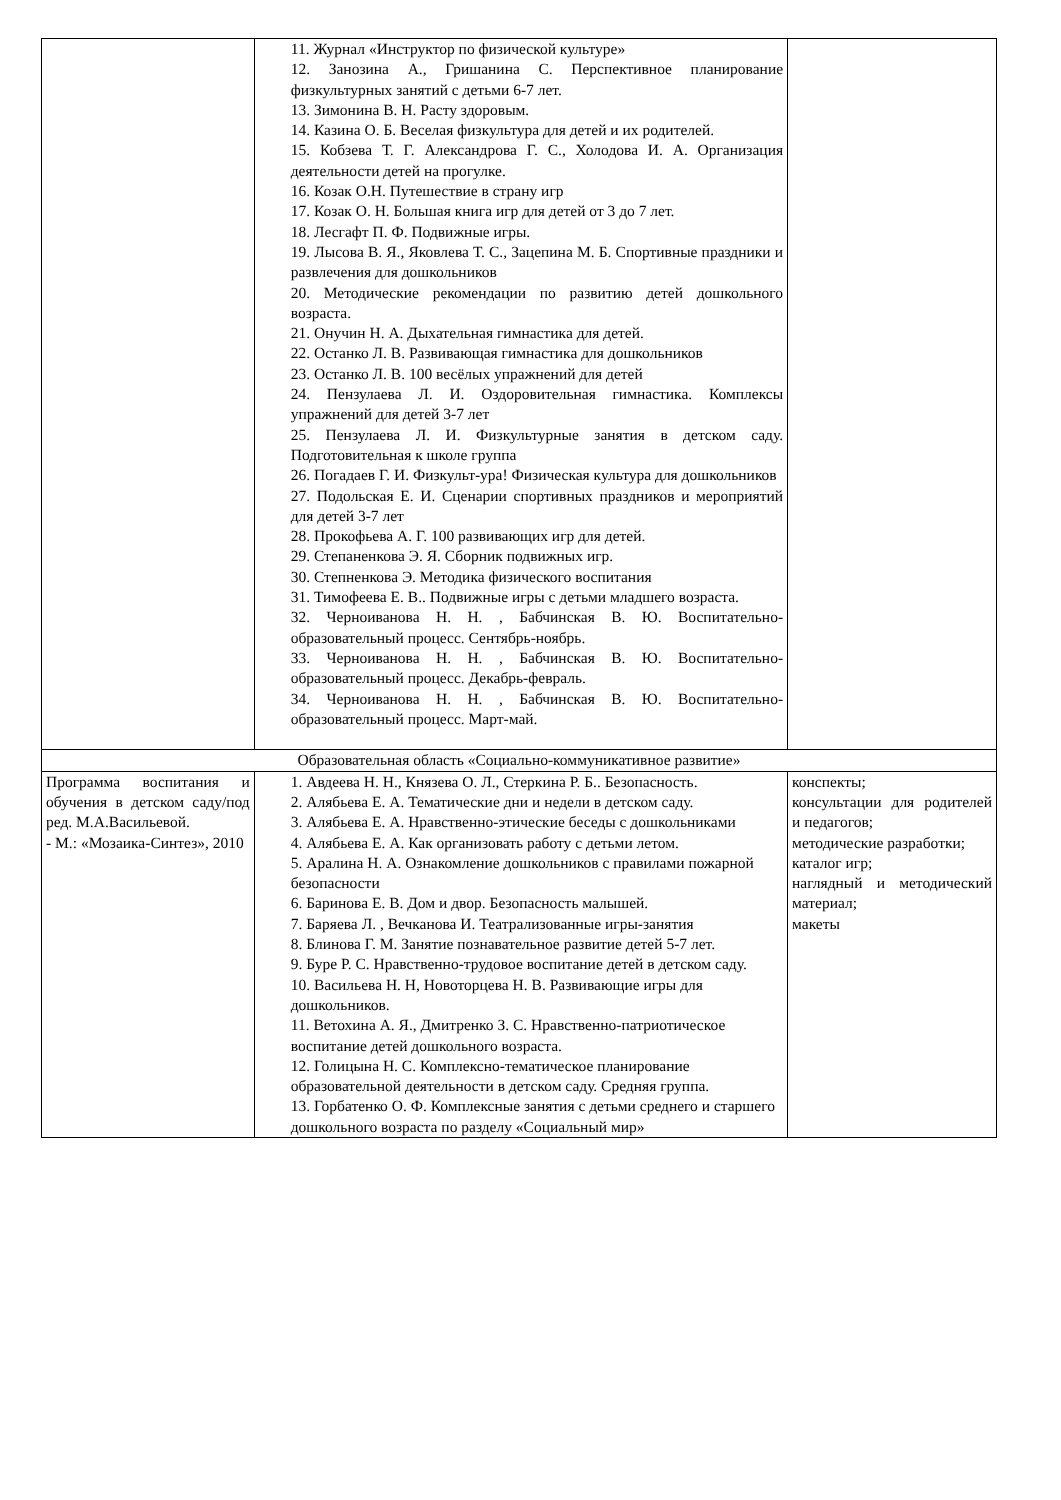| | 11. Журнал «Инструктор по физической культуре» 12. Занозина А., Гришанина С. Перспективное планирование физкультурных занятий с детьми 6-7 лет. 13. Зимонина В. Н. Расту здоровым. 14. Казина О. Б. Веселая физкультура для детей и их родителей. 15. Кобзева Т. Г. Александрова Г. С., Холодова И. А. Организация деятельности детей на прогулке. 16. Козак О.Н. Путешествие в страну игр 17. Козак О. Н. Большая книга игр для детей от 3 до 7 лет. 18. Лесгафт П. Ф. Подвижные игры. 19. Лысова В. Я., Яковлева Т. С., Зацепина М. Б. Спортивные праздники и развлечения для дошкольников 20. Методические рекомендации по развитию детей дошкольного возраста. 21. Онучин Н. А. Дыхательная гимнастика для детей. 22. Останко Л. В. Развивающая гимнастика для дошкольников 23. Останко Л. В. 100 весёлых упражнений для детей 24. Пензулаева Л. И. Оздоровительная гимнастика. Комплексы упражнений для детей 3-7 лет 25. Пензулаева Л. И. Физкультурные занятия в детском саду. Подготовительная к школе группа 26. Погадаев Г. И. Физкульт-ура! Физическая культура для дошкольников 27. Подольская Е. И. Сценарии спортивных праздников и мероприятий для детей 3-7 лет 28. Прокофьева А. Г. 100 развивающих игр для детей. 29. Степаненкова Э. Я. Сборник подвижных игр. 30. Степненкова Э. Методика физического воспитания 31. Тимофеева Е. В.. Подвижные игры с детьми младшего возраста. 32. Черноиванова Н. Н. , Бабчинская В. Ю. Воспитательно-образовательный процесс. Сентябрь-ноябрь. 33. Черноиванова Н. Н. , Бабчинская В. Ю. Воспитательно-образовательный процесс. Декабрь-февраль. 34. Черноиванова Н. Н. , Бабчинская В. Ю. Воспитательно-образовательный процесс. Март-май. | |
| Образовательная область «Социально-коммуникативное развитие» | | |
| Программа воспитания и обучения в детском саду/под ред. М.А.Васильевой. - М.: «Мозаика-Синтез», 2010 | 1. Авдеева Н. Н., Князева О. Л., Стеркина Р. Б.. Безопасность. 2. Алябьева Е. А. Тематические дни и недели в детском саду. 3. Алябьева Е. А. Нравственно-этические беседы с дошкольниками 4. Алябьева Е. А. Как организовать работу с детьми летом. 5. Аралина Н. А. Ознакомление дошкольников с правилами пожарной безопасности 6. Баринова Е. В. Дом и двор. Безопасность малышей. 7. Баряева Л. , Вечканова И. Театрализованные игры-занятия 8. Блинова Г. М. Занятие познавательное развитие детей 5-7 лет. 9. Буре Р. С. Нравственно-трудовое воспитание детей в детском саду. 10. Васильева Н. Н, Новоторцева Н. В. Развивающие игры для дошкольников. 11. Ветохина А. Я., Дмитренко З. С. Нравственно-патриотическое воспитание детей дошкольного возраста. 12. Голицына Н. С. Комплексно-тематическое планирование образовательной деятельности в детском саду. Средняя группа. 13. Горбатенко О. Ф. Комплексные занятия с детьми среднего и старшего дошкольного возраста по разделу «Социальный мир» | конспекты; консультации для родителей и педагогов; методические разработки; каталог игр; наглядный и методический материал; макеты |